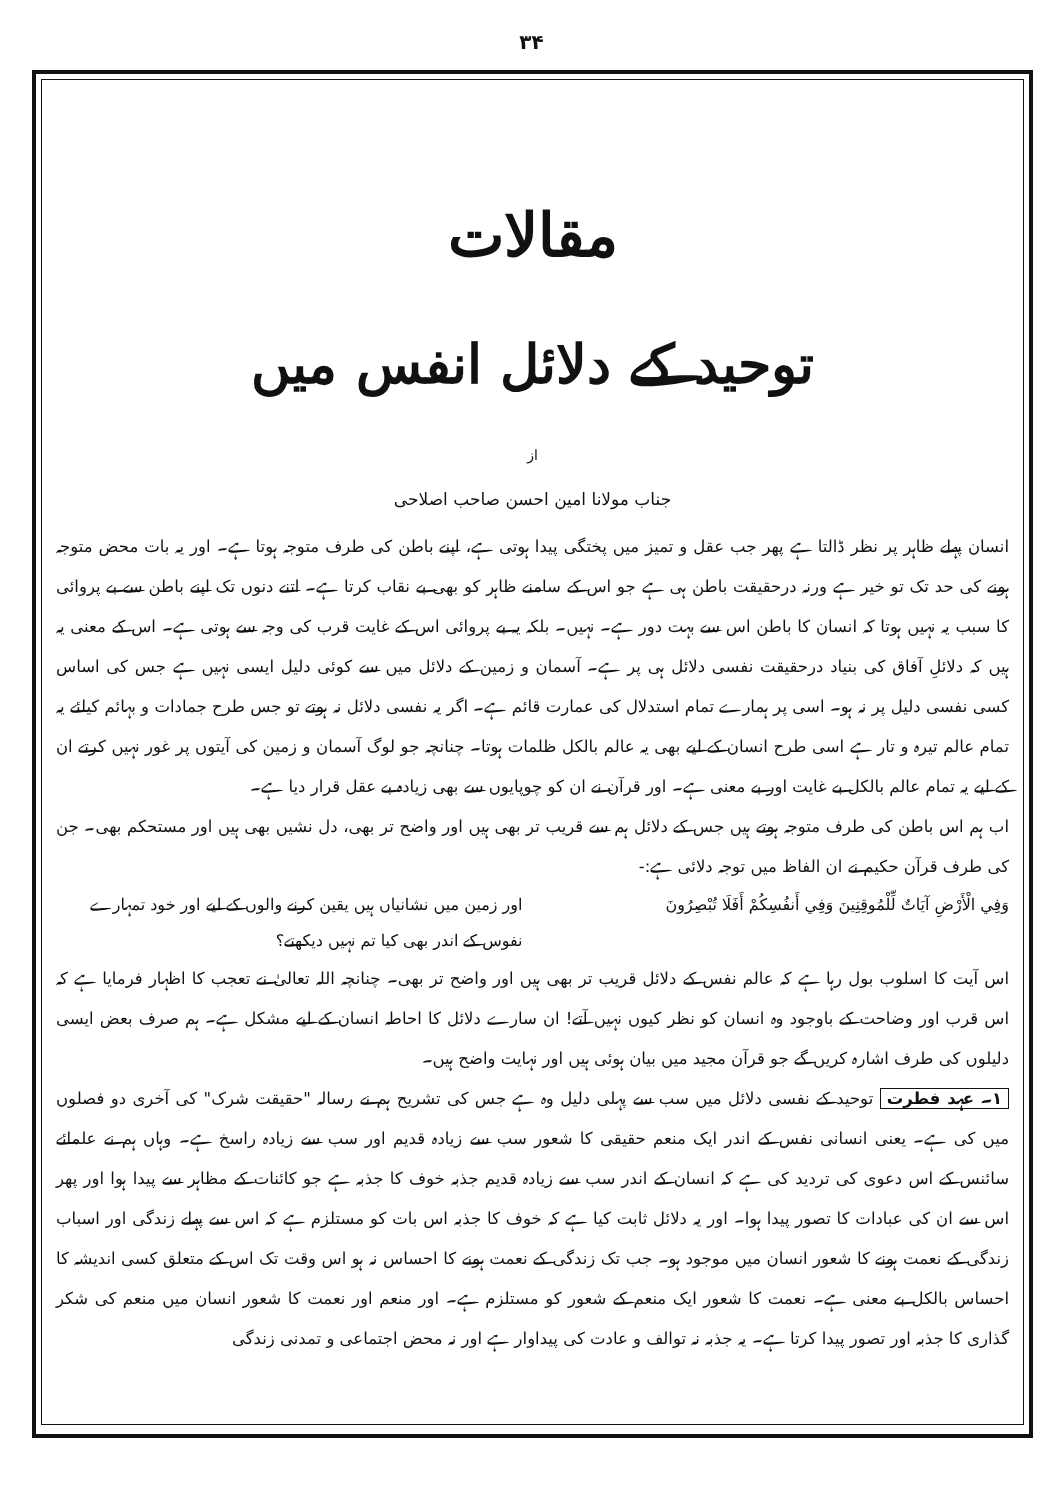۳۴
مقالات
توحید کے دلائل انفس میں
از
جناب مولانا امین احسن صاحب اصلاحی
انسان پہلے ظاہر پر نظر ڈالتا ہے پھر جب عقل و تمیز میں پختگی پیدا ہوتی ہے، اپنے باطن کی طرف متوجہ ہوتا ہے۔ اور یہ بات محض متوجہ ہونے کی حد تک تو خیر ہے ورنہ درحقیقت باطن ہی ہے جو اس کے سامنے ظاہر کو بھی بے نقاب کرتا ہے۔ اتنے دنوں تک اپنے باطن سے بے پروائی کا سبب یہ نہیں ہوتا کہ انسان کا باطن اس سے بہت دور ہے۔ نہیں۔ بلکہ یہ بے پروائی اس کے غایت قرب کی وجہ سے ہوتی ہے۔ اس کے معنی یہ ہیں کہ دلائلِ آفاق کی بنیاد درحقیقت نفسی دلائل ہی پر ہے۔ آسمان و زمین کے دلائل میں سے کوئی دلیل ایسی نہیں ہے جس کی اساس کسی نفسی دلیل پر نہ ہو۔ اسی پر ہمارے تمام استدلال کی عمارت قائم ہے۔ اگر یہ نفسی دلائل نہ ہوتے تو جس طرح جمادات و بہائم کیلئے یہ تمام عالم تیرہ و تار ہے اسی طرح انسان کے لیے بھی یہ عالم بالکل ظلمات ہوتا۔ چنانچہ جو لوگ آسمان و زمین کی آیتوں پر غور نہیں کرتے ان کے لیے یہ تمام عالم بالکل بے غایت اور بے معنی ہے۔ اور قرآن نے ان کو چوپایوں سے بھی زیادہ بے عقل قرار دیا ہے۔
اب ہم اس باطن کی طرف متوجہ ہوتے ہیں جس کے دلائل ہم سے قریب تر بھی ہیں اور واضح تر بھی، دل نشیں بھی ہیں اور مستحکم بھی۔ جن کی طرف قرآن حکیم نے ان الفاظ میں توجہ دلائی ہے:-
وَفِي الْأَرْضِ آيَاتٌ لِّلْمُوقِنِينَ وَفِي أَنفُسِكُمْ أَفَلَا تُبْصِرُونَ
اور زمین میں نشانیاں ہیں یقین کرنے والوں کے لیے اور خود تمہارے نفوس کے اندر بھی کیا تم نہیں دیکھتے؟
اس آیت کا اسلوب بول رہا ہے کہ عالم نفس کے دلائل قریب تر بھی ہیں اور واضح تر بھی۔ چنانچہ اللہ تعالیٰ نے تعجب کا اظہار فرمایا ہے کہ اس قرب اور وضاحت کے باوجود وہ انسان کو نظر کیوں نہیں آتے! ان سارے دلائل کا احاطہ انسان کے لیے مشکل ہے۔ ہم صرف بعض ایسی دلیلوں کی طرف اشارہ کریں گے جو قرآن مجید میں بیان ہوئی ہیں اور نہایت واضح ہیں۔
۱۔ عہد فطرت توحید کے نفسی دلائل میں سب سے پہلی دلیل وہ ہے جس کی تشریح ہم نے رسالہ "حقیقت شرک" کی آخری دو فصلوں میں کی ہے۔ یعنی انسانی نفس کے اندر ایک منعم حقیقی کا شعور سب سے زیادہ قدیم اور سب سے زیادہ راسخ ہے۔ وہاں ہم نے علمائے سائنس کے اس دعوی کی تردید کی ہے کہ انسان کے اندر سب سے زیادہ قدیم جذبہ خوف کا جذبہ ہے جو کائنات کے مظاہر سے پیدا ہوا اور پھر اس سے ان کی عبادات کا تصور پیدا ہوا۔ اور یہ دلائل ثابت کیا ہے کہ خوف کا جذبہ اس بات کو مستلزم ہے کہ اس سے پہلے زندگی اور اسباب زندگی کے نعمت ہونے کا شعور انسان میں موجود ہو۔ جب تک زندگی کے نعمت ہونے کا احساس نہ ہو اس وقت تک اس کے متعلق کسی اندیشہ کا احساس بالکل بے معنی ہے۔ نعمت کا شعور ایک منعم کے شعور کو مستلزم ہے۔ اور منعم اور نعمت کا شعور انسان میں منعم کی شکر گذاری کا جذبہ اور تصور پیدا کرتا ہے۔ یہ جذبہ نہ توالف و عادت کی پیداوار ہے اور نہ محض اجتماعی و تمدنی زندگی